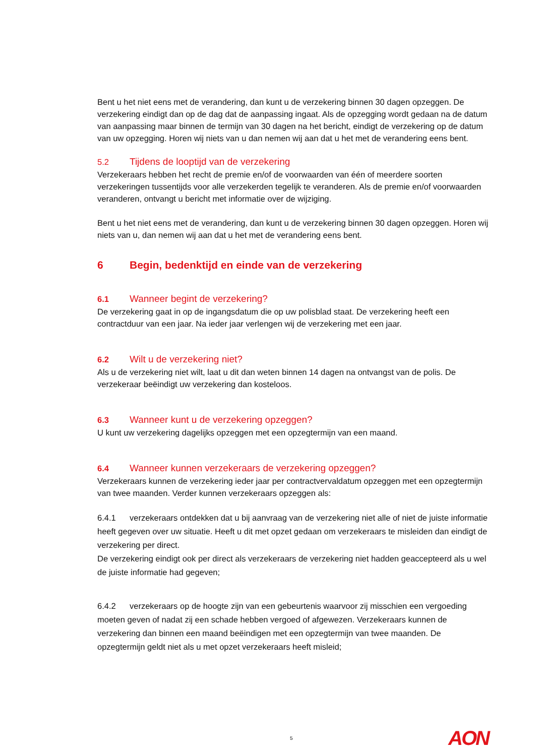Bent u het niet eens met de verandering, dan kunt u de verzekering binnen 30 dagen opzeggen. De verzekering eindigt dan op de dag dat de aanpassing ingaat. Als de opzegging wordt gedaan na de datum van aanpassing maar binnen de termijn van 30 dagen na het bericht, eindigt de verzekering op de datum van uw opzegging. Horen wij niets van u dan nemen wij aan dat u het met de verandering eens bent.
5.2 Tijdens de looptijd van de verzekering
Verzekeraars hebben het recht de premie en/of de voorwaarden van één of meerdere soorten verzekeringen tussentijds voor alle verzekerden tegelijk te veranderen. Als de premie en/of voorwaarden veranderen, ontvangt u bericht met informatie over de wijziging.
Bent u het niet eens met de verandering, dan kunt u de verzekering binnen 30 dagen opzeggen. Horen wij niets van u, dan nemen wij aan dat u het met de verandering eens bent.
6 Begin, bedenktijd en einde van de verzekering
6.1 Wanneer begint de verzekering?
De verzekering gaat in op de ingangsdatum die op uw polisblad staat. De verzekering heeft een contractduur van een jaar. Na ieder jaar verlengen wij de verzekering met een jaar.
6.2 Wilt u de verzekering niet?
Als u de verzekering niet wilt, laat u dit dan weten binnen 14 dagen na ontvangst van de polis. De verzekeraar beëindigt uw verzekering dan kosteloos.
6.3 Wanneer kunt u de verzekering opzeggen?
U kunt uw verzekering dagelijks opzeggen met een opzegtermijn van een maand.
6.4 Wanneer kunnen verzekeraars de verzekering opzeggen?
Verzekeraars kunnen de verzekering ieder jaar per contractvervaldatum opzeggen met een opzegtermijn van twee maanden. Verder kunnen verzekeraars opzeggen als:
6.4.1 verzekeraars ontdekken dat u bij aanvraag van de verzekering niet alle of niet de juiste informatie heeft gegeven over uw situatie. Heeft u dit met opzet gedaan om verzekeraars te misleiden dan eindigt de verzekering per direct.
De verzekering eindigt ook per direct als verzekeraars de verzekering niet hadden geaccepteerd als u wel de juiste informatie had gegeven;
6.4.2 verzekeraars op de hoogte zijn van een gebeurtenis waarvoor zij misschien een vergoeding moeten geven of nadat zij een schade hebben vergoed of afgewezen. Verzekeraars kunnen de verzekering dan binnen een maand beëindigen met een opzegtermijn van twee maanden. De opzegtermijn geldt niet als u met opzet verzekeraars heeft misleid;
5 AON